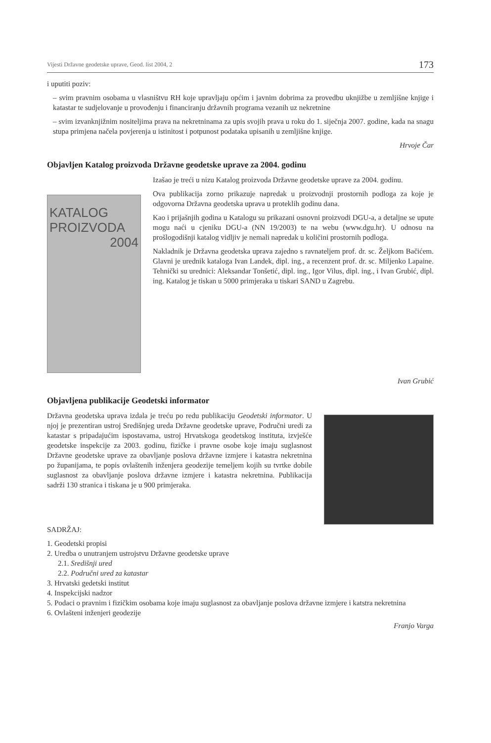Vijesti Državne geodetske uprave, Geod. list 2004, 2 173
i uputiti poziv:
– svim pravnim osobama u vlasništvu RH koje upravljaju općim i javnim dobrima za provedbu uknjižbe u zemljišne knjige i katastar te sudjelovanje u provođenju i financiranju državnih programa vezanih uz nekretnine
– svim izvanknjižnim nositeljima prava na nekretninama za upis svojih prava u roku do 1. siječnja 2007. godine, kada na snagu stupa primjena načela povjerenja u istinitost i potpunost podataka upisanih u zemljišne knjige.
Hrvoje Čar
Objavljen Katalog proizvoda Državne geodetske uprave za 2004. godinu
KATALOG
PROIZVODA
2004
Izašao je treći u nizu Katalog proizvoda Državne geodetske uprave za 2004. godinu.
Ova publikacija zorno prikazuje napredak u proizvodnji prostornih podloga za koje je odgovorna Državna geodetska uprava u proteklih godinu dana.
Kao i prijašnjih godina u Katalogu su prikazani osnovni proizvodi DGU-a, a detaljne se upute mogu naći u cjeniku DGU-a (NN 19/2003) te na webu (www.dgu.hr). U odnosu na prošlogodišnji katalog vidljiv je nemali napredak u količini prostornih podloga.
Nakladnik je Državna geodetska uprava zajedno s ravnateljem prof. dr. sc. Željkom Bačićem. Glavni je urednik kataloga Ivan Landek, dipl. ing., a recenzent prof. dr. sc. Miljenko Lapaine. Tehnički su urednici: Aleksandar Tonšetić, dipl. ing., Igor Vilus, dipl. ing., i Ivan Grubić, dipl. ing. Katalog je tiskan u 5000 primjeraka u tiskari SAND u Zagrebu.
Ivan Grubić
Objavljena publikacije Geodetski informator
Državna geodetska uprava izdala je treću po redu publikaciju Geodetski informator. U njoj je prezentiran ustroj Središnjeg ureda Državne geodetske uprave, Područni uredi za katastar s pripadajućim ispostavama, ustroj Hrvatskoga geodetskog instituta, izvješće geodetske inspekcije za 2003. godinu, fizičke i pravne osobe koje imaju suglasnost Državne geodetske uprave za obavljanje poslova državne izmjere i katastra nekretnina po županijama, te popis ovlaštenih inženjera geodezije temeljem kojih su tvrtke dobile suglasnost za obavljanje poslova državne izmjere i katastra nekretnina. Publikacija sadrži 130 stranica i tiskana je u 900 primjeraka.
SADRŽAJ:
1. Geodetski propisi
2. Uredba o unutranjem ustrojstvu Državne geodetske uprave
2.1. Središnji ured
2.2. Područni ured za katastar
3. Hrvatski gedetski institut
4. Inspekcijski nadzor
5. Podaci o pravnim i fizičkim osobama koje imaju suglasnost za obavljanje poslova državne izmjere i katstra nekretnina
6. Ovlašteni inženjeri geodezije
Franjo Varga